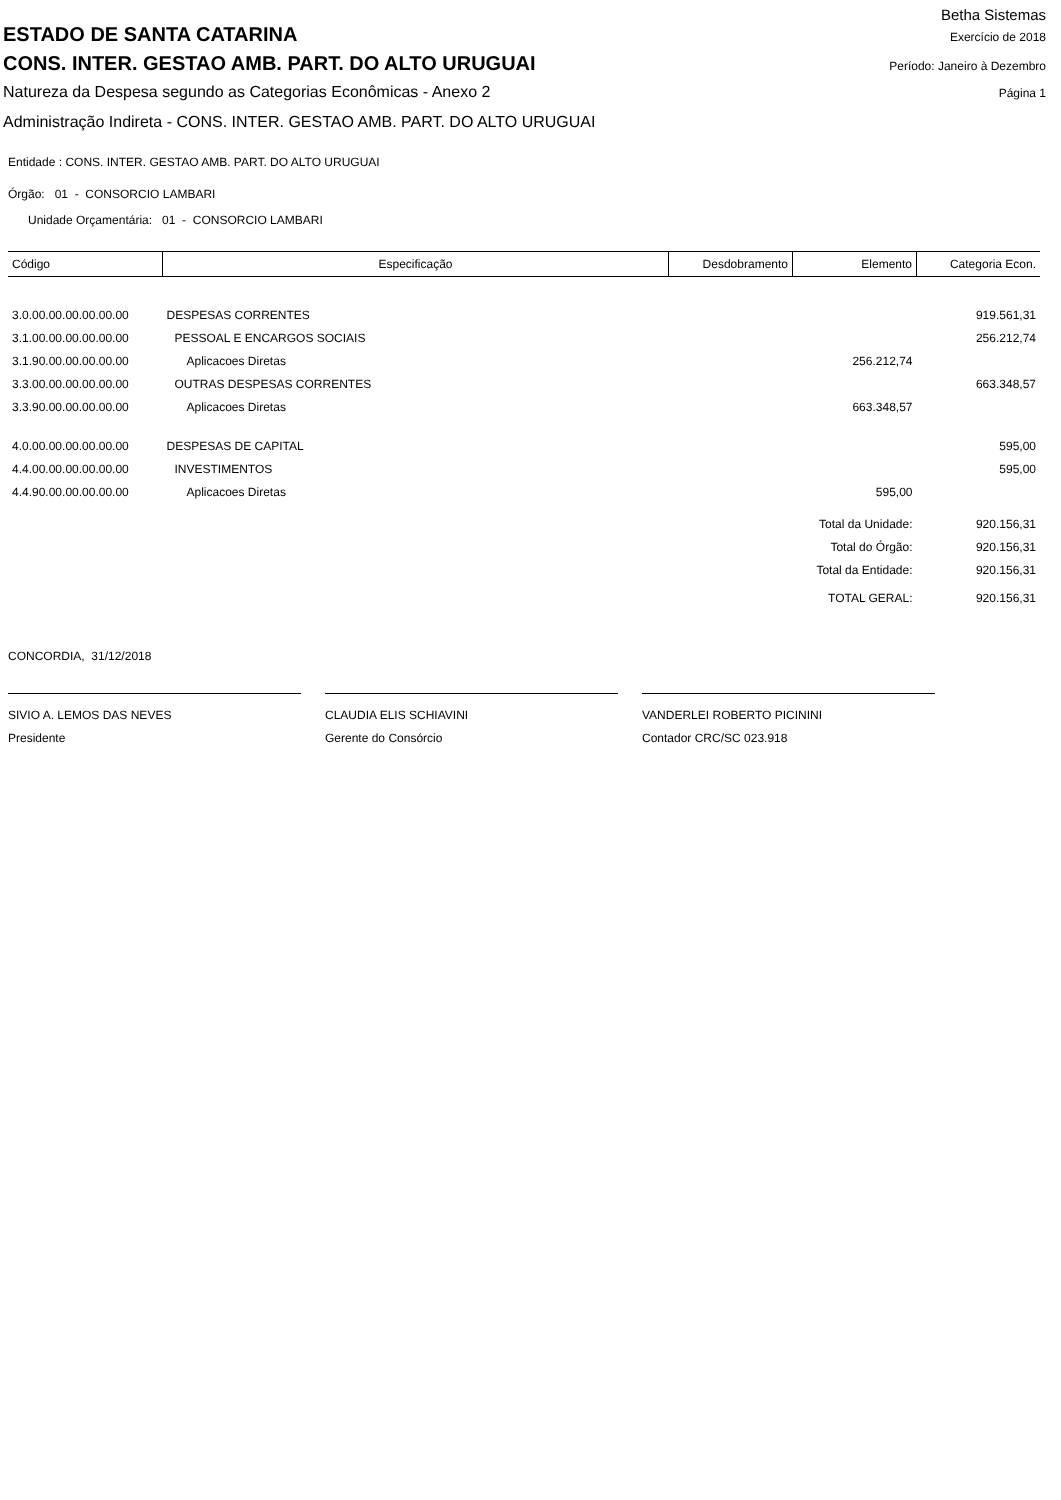Betha Sistemas
ESTADO DE SANTA CATARINA Exercício de 2018
CONS. INTER. GESTAO AMB. PART. DO ALTO URUGUAI Período: Janeiro à Dezembro
Natureza da Despesa segundo as Categorias Econômicas - Anexo 2 Página 1
Administração Indireta - CONS. INTER. GESTAO AMB. PART. DO ALTO URUGUAI
Entidade : CONS. INTER. GESTAO AMB. PART. DO ALTO URUGUAI
Órgão: 01 - CONSORCIO LAMBARI
Unidade Orçamentária: 01 - CONSORCIO LAMBARI
| Código | Especificação | Desdobramento | Elemento | Categoria Econ. |
| --- | --- | --- | --- | --- |
| 3.0.00.00.00.00.00.00 | DESPESAS CORRENTES | | | 919.561,31 |
| 3.1.00.00.00.00.00.00 | PESSOAL E ENCARGOS SOCIAIS | | | 256.212,74 |
| 3.1.90.00.00.00.00.00 | Aplicacoes Diretas | | 256.212,74 | |
| 3.3.00.00.00.00.00.00 | OUTRAS DESPESAS CORRENTES | | | 663.348,57 |
| 3.3.90.00.00.00.00.00 | Aplicacoes Diretas | | 663.348,57 | |
| 4.0.00.00.00.00.00.00 | DESPESAS DE CAPITAL | | | 595,00 |
| 4.4.00.00.00.00.00.00 | INVESTIMENTOS | | | 595,00 |
| 4.4.90.00.00.00.00.00 | Aplicacoes Diretas | | 595,00 | |
| | | | Total da Unidade: | 920.156,31 |
| | | | Total do Órgão: | 920.156,31 |
| | | | Total da Entidade: | 920.156,31 |
| | | | TOTAL GERAL: | 920.156,31 |
CONCORDIA, 31/12/2018
SIVIO A. LEMOS DAS NEVES
Presidente
CLAUDIA ELIS SCHIAVINI
Gerente do Consórcio
VANDERLEI ROBERTO PICININI
Contador CRC/SC 023.918